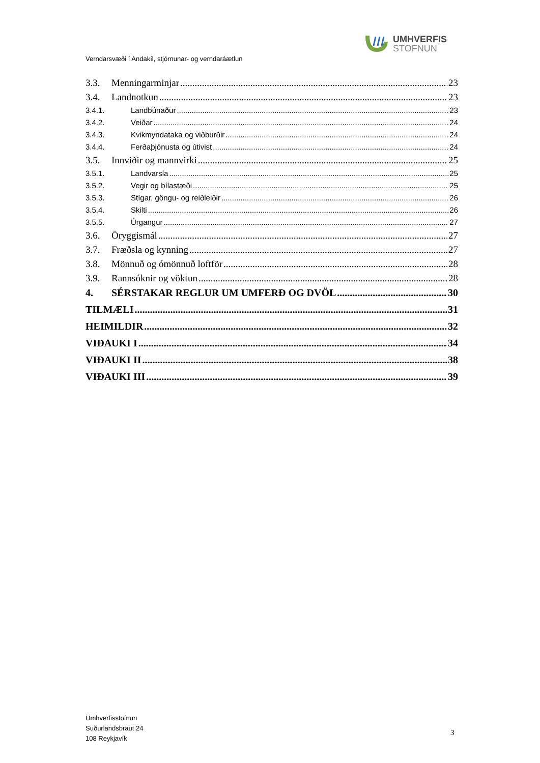UMHVERFIS
STOFNUN
Verndarsvæði í Andakíl, stjórnunar- og verndaráætlun
3.3. Menningarminjar 23
3.4. Landnotkun 23
3.4.1. Landbúnaður 23
3.4.2. Veiðar 24
3.4.3. Kvikmyndataka og viðburðir 24
3.4.4. Ferðaþjónusta og útivist 24
3.5. Innviðir og mannvirki 25
3.5.1. Landvarsla 25
3.5.2. Vegir og bílastæði 25
3.5.3. Stígar, göngu- og reiðleiðir 26
3.5.4. Skilti 26
3.5.5. Úrgangur 27
3.6. Öryggismál 27
3.7. Fræðsla og kynning 27
3.8. Mönnuð og ómönnuð loftför 28
3.9. Rannsóknir og vöktun 28
4. SÉRSTAKAR REGLUR UM UMFERÐ OG DVÖL 30
TILMÆLI 31
HEIMILDIR 32
VIÐAUKI I 34
VIÐAUKI II 38
VIÐAUKI III 39
Umhverfisstofnun
Suðurlandsbraut 24
108 Reykjavík
3